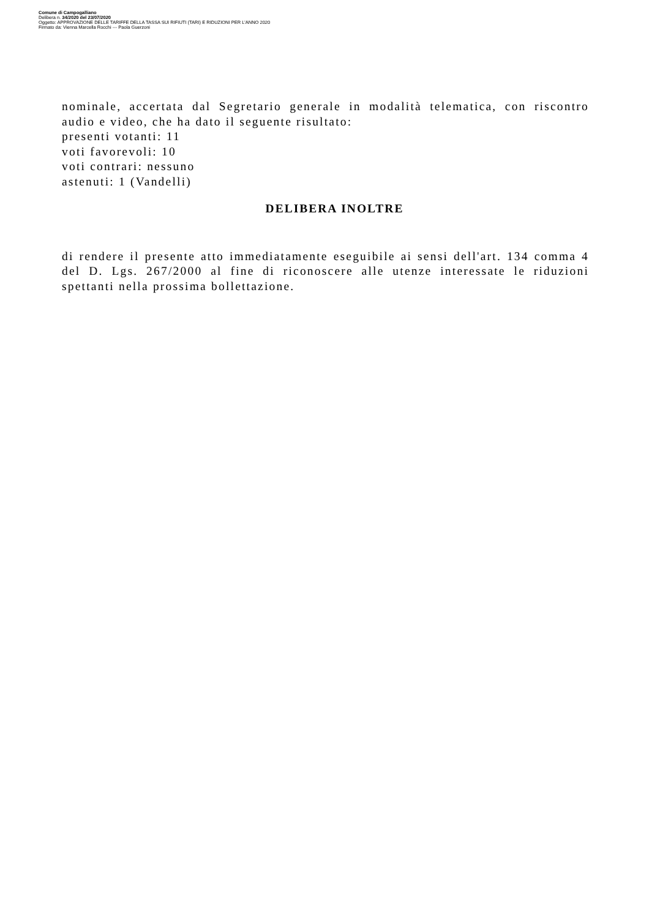Comune di Campogalliano
Delibera n. 34/2020 del 23/07/2020
Oggetto: APPROVAZIONE DELLE TARIFFE DELLA TASSA SUI RIFIUTI (TARI) E RIDUZIONI PER L'ANNO 2020
Firmato da: Vienna Marcella Rocchi --- Paola Guerzoni
nominale, accertata dal Segretario generale in modalità telematica, con riscontro audio e video, che ha dato il seguente risultato:
presenti votanti: 11
voti favorevoli: 10
voti contrari: nessuno
astenuti: 1 (Vandelli)
DELIBERA INOLTRE
di rendere il presente atto immediatamente eseguibile ai sensi dell'art. 134 comma 4 del D. Lgs. 267/2000 al fine di riconoscere alle utenze interessate le riduzioni spettanti nella prossima bollettazione.